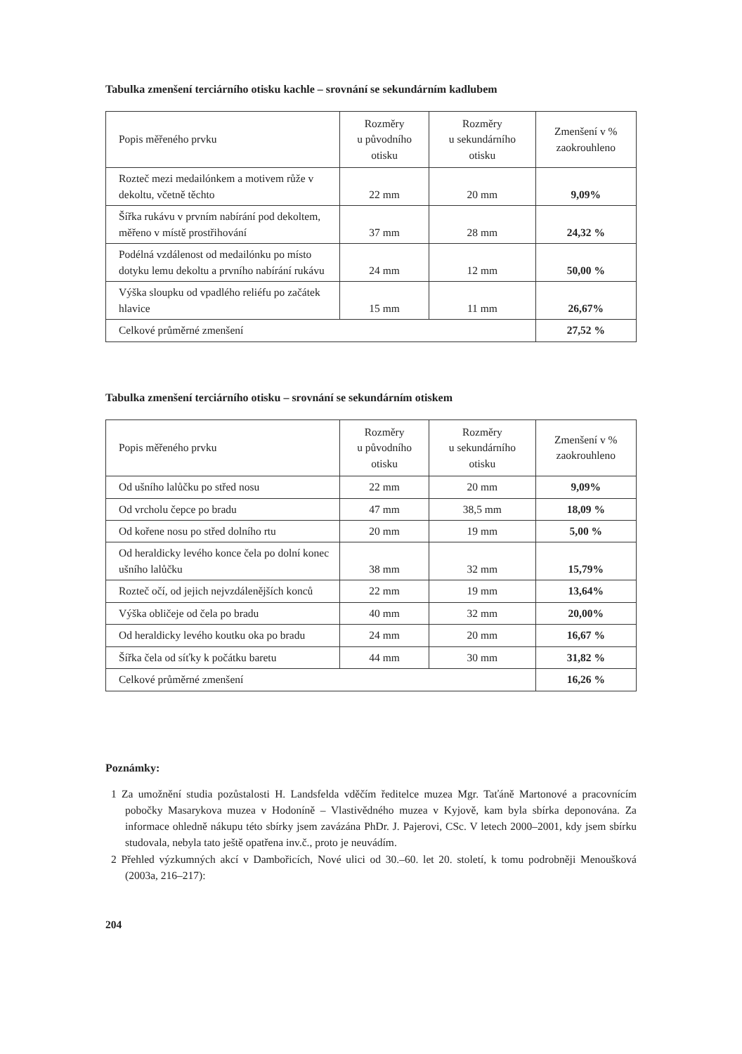Tabulka zmenšení terciárního otisku kachle – srovnání se sekundárním kadlubem
| Popis měřeného prvku | Rozměry u původního otisku | Rozměry u sekundárního otisku | Zmenšení v % zaokrouhleno |
| --- | --- | --- | --- |
| Rozteč mezi medailónkem a motivem růže v dekoltu, včetně těchto | 22 mm | 20 mm | 9,09% |
| Šířka rukávu v prvním nabírání pod dekoltem, měřeno v místě prostřihování | 37 mm | 28 mm | 24,32 % |
| Podélná vzdálenost od medailónku po místo dotyku lemu dekoltu a prvního nabírání rukávu | 24 mm | 12 mm | 50,00 % |
| Výška sloupku od vpadlého reliéfu po začátek hlavice | 15 mm | 11 mm | 26,67% |
| Celkové průměrné zmenšení | | | 27,52 % |
Tabulka zmenšení terciárního otisku – srovnání se sekundárním otiskem
| Popis měřeného prvku | Rozměry u původního otisku | Rozměry u sekundárního otisku | Zmenšení v % zaokrouhleno |
| --- | --- | --- | --- |
| Od ušního lalůčku po střed nosu | 22 mm | 20 mm | 9,09% |
| Od vrcholu čepce po bradu | 47 mm | 38,5 mm | 18,09 % |
| Od kořene nosu po střed dolního rtu | 20 mm | 19 mm | 5,00 % |
| Od heraldicky levého konce čela po dolní konec ušního lalůčku | 38 mm | 32 mm | 15,79% |
| Rozteč očí, od jejich nejvzdálenějších konců | 22 mm | 19 mm | 13,64% |
| Výška obličeje od čela po bradu | 40 mm | 32 mm | 20,00% |
| Od heraldicky levého koutku oka po bradu | 24 mm | 20 mm | 16,67 % |
| Šířka čela od síťky k počátku baretu | 44 mm | 30 mm | 31,82 % |
| Celkové průměrné zmenšení | | | 16,26 % |
Poznámky:
1 Za umožnění studia pozůstalosti H. Landsfelda vděčím ředitelce muzea Mgr. Taťáně Martonové a pracovnícím pobočky Masarykova muzea v Hodoníně – Vlastivědného muzea v Kyjově, kam byla sbírka deponována. Za informace ohledně nákupu této sbírky jsem zavázána PhDr. J. Pajerovi, CSc. V letech 2000–2001, kdy jsem sbírku studovala, nebyla tato ještě opatřena inv.č., proto je neuvádím.
2 Přehled výzkumných akcí v Dambořicích, Nové ulici od 30.–60. let 20. století, k tomu podrobněji Menoušková (2003a, 216–217):
204